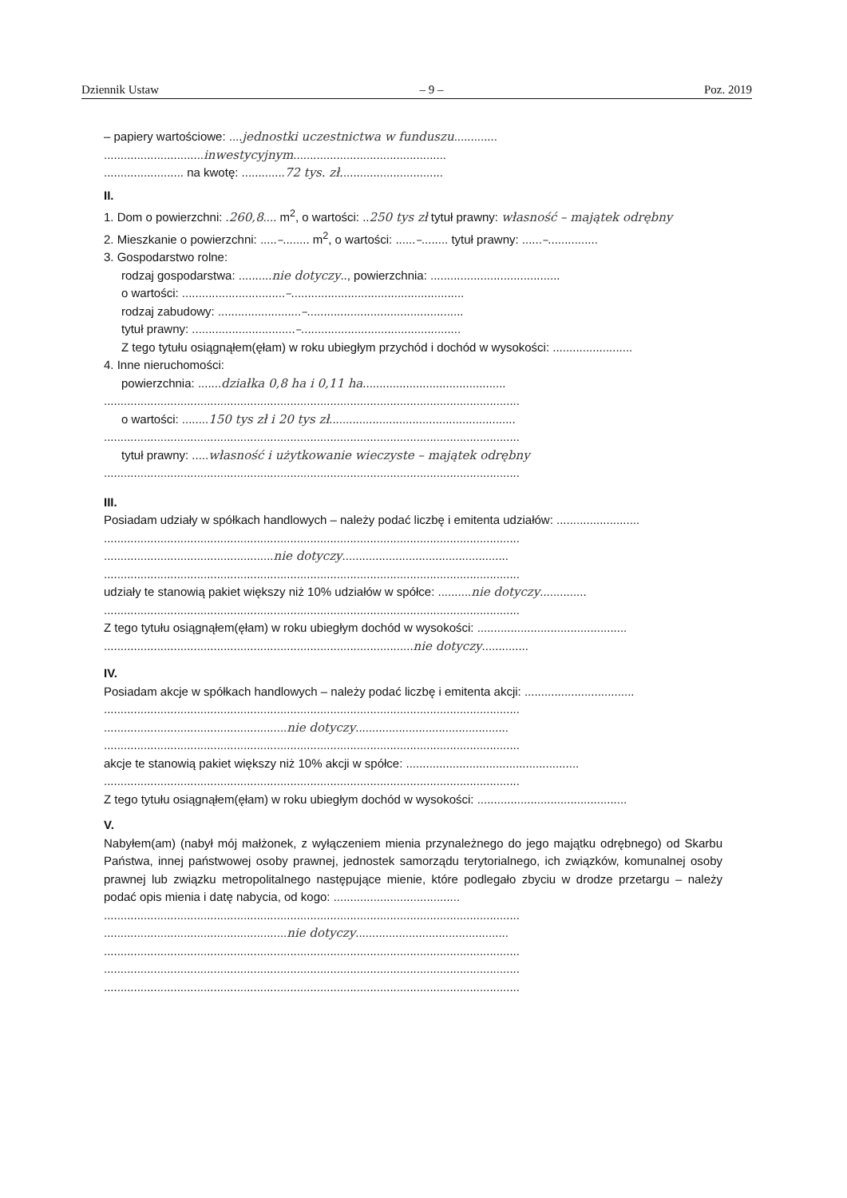Dziennik Ustaw – 9 – Poz. 2019
– papiery wartościowe: ....jednostki uczestnictwa w funduszu.............
..............................inwestycyjnym..............................................
........................ na kwotę: .............72 tys. zł...............................
II.
1. Dom o powierzchni: .260,8.... m<sup>2</sup>, o wartości: ..250 tys zł tytuł prawny: własność – majątek odrębny
2. Mieszkanie o powierzchni: .....–........ m<sup>2</sup>, o wartości: ......–........ tytuł prawny: ......–...............
3. Gospodarstwo rolne:
rodzaj gospodarstwa: ..........nie dotyczy.., powierzchnia: .......................................
o wartości: ...............................–....................................................
rodzaj zabudowy: .........................–...............................................
tytuł prawny: ...............................–................................................
Z tego tytułu osiągnąłem(ęłam) w roku ubiegłym przychód i dochód w wysokości: ........................
4. Inne nieruchomości:
powierzchnia: .......działka 0,8 ha i 0,11 ha...........................................
.............................................................................................................................
o wartości: ........150 tys zł i 20 tys zł........................................................
.............................................................................................................................
tytuł prawny: .....własność i użytkowanie wieczyste – majątek odrębny
.............................................................................................................................
III.
Posiadam udziały w spółkach handlowych – należy podać liczbę i emitenta udziałów: .........................
.............................................................................................................................
...................................................nie dotyczy..................................................
.............................................................................................................................
udziały te stanowią pakiet większy niż 10% udziałów w spółce: ..........nie dotyczy..............
.............................................................................................................................
Z tego tytułu osiągnąłem(ęłam) w roku ubiegłym dochód w wysokości: .............................................
.............................................................................................nie dotyczy..............
IV.
Posiadam akcje w spółkach handlowych – należy podać liczbę i emitenta akcji: .................................
.............................................................................................................................
.......................................................nie dotyczy..............................................
.............................................................................................................................
akcje te stanowią pakiet większy niż 10% akcji w spółce: ....................................................
.............................................................................................................................
Z tego tytułu osiągnąłem(ęłam) w roku ubiegłym dochód w wysokości: .............................................
V.
Nabyłem(am) (nabył mój małżonek, z wyłączeniem mienia przynależnego do jego majątku odrębnego) od Skarbu Państwa, innej państwowej osoby prawnej, jednostek samorządu terytorialnego, ich związków, komunalnej osoby prawnej lub związku metropolitalnego następujące mienie, które podlegało zbyciu w drodze przetargu – należy podać opis mienia i datę nabycia, od kogo: ......................................
.............................................................................................................................
.......................................................nie dotyczy..............................................
.............................................................................................................................
.............................................................................................................................
.............................................................................................................................